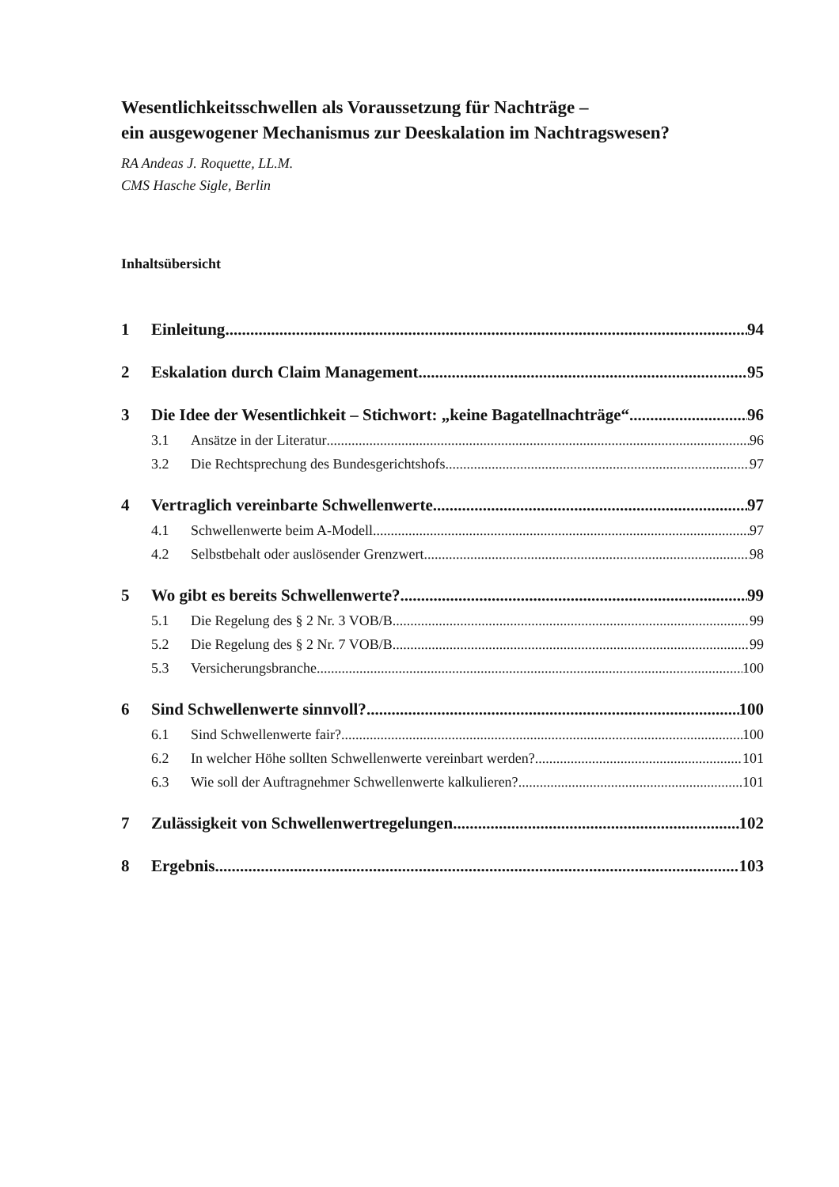Wesentlichkeitsschwellen als Voraussetzung für Nachträge –
ein ausgewogener Mechanismus zur Deeskalation im Nachtragswesen?
RA Andeas J. Roquette, LL.M.
CMS Hasche Sigle, Berlin
Inhaltsübersicht
1 Einleitung 94
2 Eskalation durch Claim Management 95
3 Die Idee der Wesentlichkeit – Stichwort: „keine Bagatellnachträge“ 96
3.1 Ansätze in der Literatur 96
3.2 Die Rechtsprechung des Bundesgerichtshofs 97
4 Vertraglich vereinbarte Schwellenwerte 97
4.1 Schwellenwerte beim A-Modell 97
4.2 Selbstbehalt oder auslösender Grenzwert 98
5 Wo gibt es bereits Schwellenwerte? 99
5.1 Die Regelung des § 2 Nr. 3 VOB/B 99
5.2 Die Regelung des § 2 Nr. 7 VOB/B 99
5.3 Versicherungsbranche 100
6 Sind Schwellenwerte sinnvoll? 100
6.1 Sind Schwellenwerte fair? 100
6.2 In welcher Höhe sollten Schwellenwerte vereinbart werden? 101
6.3 Wie soll der Auftragnehmer Schwellenwerte kalkulieren? 101
7 Zulässigkeit von Schwellenwertregelungen 102
8 Ergebnis 103